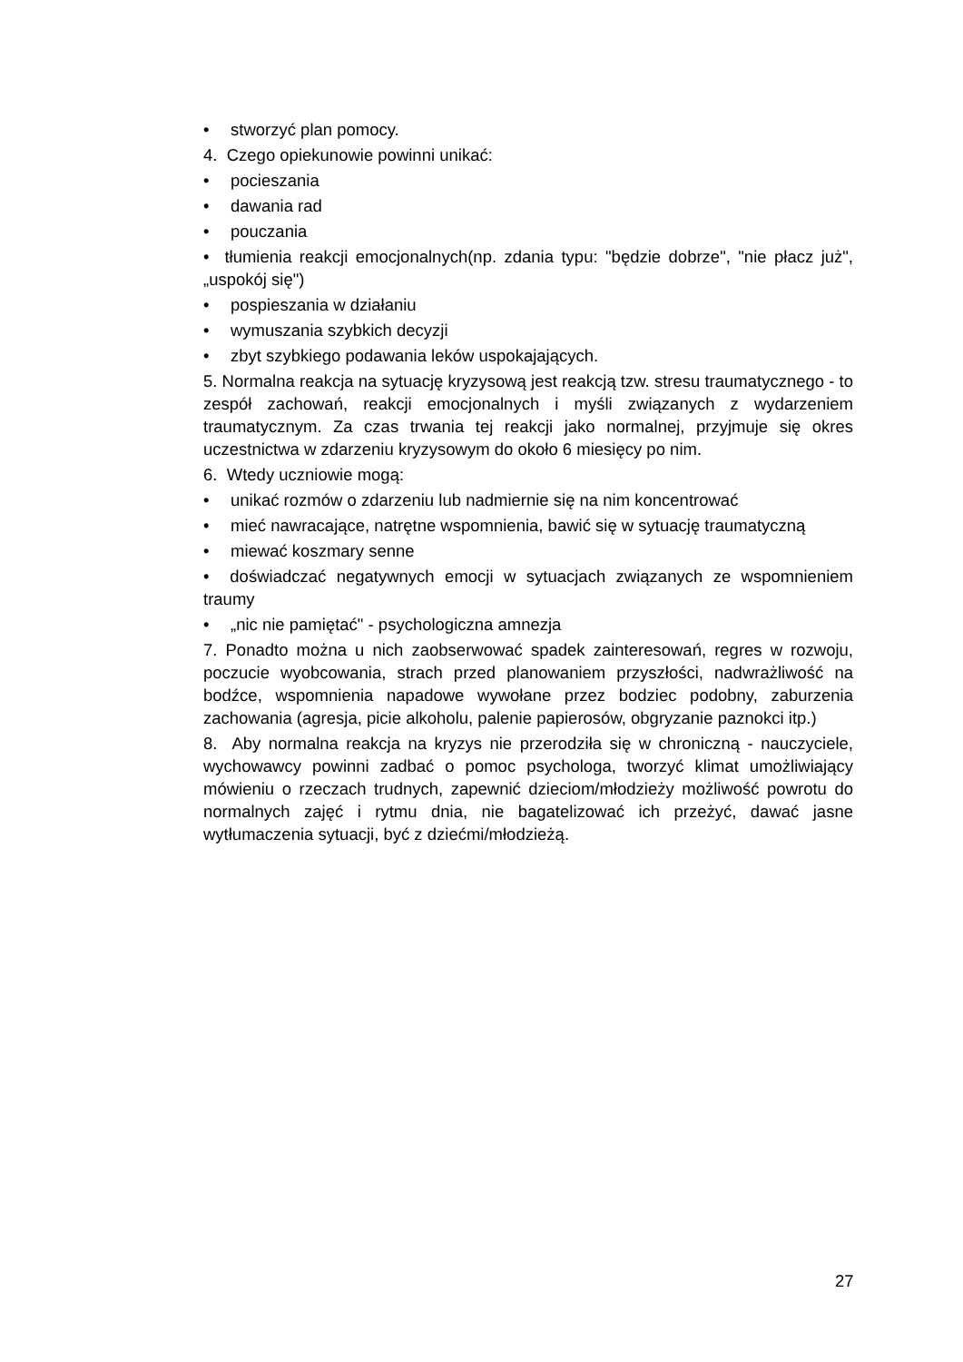• stworzyć plan pomocy.
4. Czego opiekunowie powinni unikać:
• pocieszania
• dawania rad
• pouczania
• tłumienia reakcji emocjonalnych(np. zdania typu: "będzie dobrze", "nie płacz już", „uspokój się")
• pospieszania w działaniu
• wymuszania szybkich decyzji
• zbyt szybkiego podawania leków uspokajających.
5. Normalna reakcja na sytuację kryzysową jest reakcją tzw. stresu traumatycznego - to zespół zachowań, reakcji emocjonalnych i myśli związanych z wydarzeniem traumatycznym. Za czas trwania tej reakcji jako normalnej, przyjmuje się okres uczestnictwa w zdarzeniu kryzysowym do około 6 miesięcy po nim.
6. Wtedy uczniowie mogą:
• unikać rozmów o zdarzeniu lub nadmiernie się na nim koncentrować
• mieć nawracające, natrętne wspomnienia, bawić się w sytuację traumatyczną
• miewać koszmary senne
• doświadczać negatywnych emocji w sytuacjach związanych ze wspomnieniem traumy
• „nic nie pamiętać" - psychologiczna amnezja
7. Ponadto można u nich zaobserwować spadek zainteresowań, regres w rozwoju, poczucie wyobcowania, strach przed planowaniem przyszłości, nadwrażliwość na bodźce, wspomnienia napadowe wywołane przez bodziec podobny, zaburzenia zachowania (agresja, picie alkoholu, palenie papierosów, obgryzanie paznokci itp.)
8. Aby normalna reakcja na kryzys nie przerodziła się w chroniczną - nauczyciele, wychowawcy powinni zadbać o pomoc psychologa, tworzyć klimat umożliwiający mówieniu o rzeczach trudnych, zapewnić dzieciom/młodzieży możliwość powrotu do normalnych zajęć i rytmu dnia, nie bagatelizować ich przeżyć, dawać jasne wytłumaczenia sytuacji, być z dziećmi/młodzieżą.
27